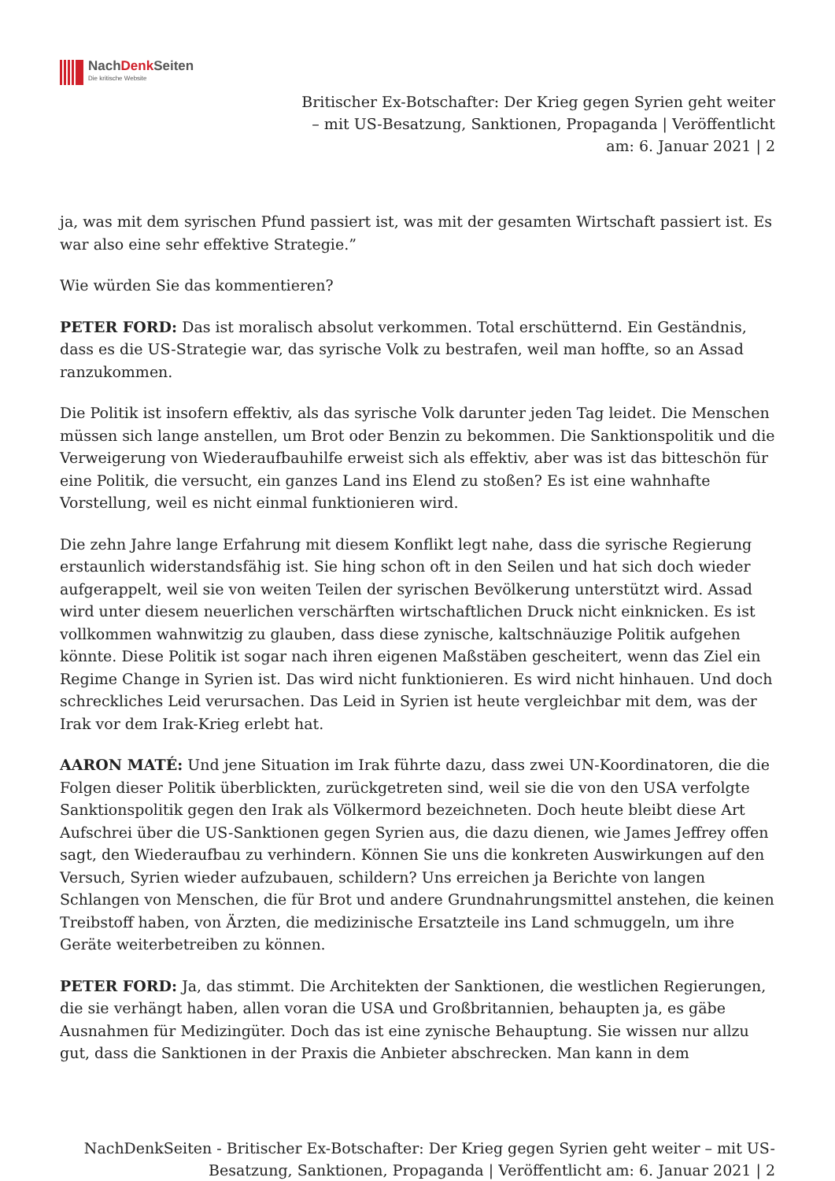NachDenk Seiten
Die kritische Website
Britischer Ex-Botschafter: Der Krieg gegen Syrien geht weiter – mit US-Besatzung, Sanktionen, Propaganda | Veröffentlicht am: 6. Januar 2021 | 2
ja, was mit dem syrischen Pfund passiert ist, was mit der gesamten Wirtschaft passiert ist. Es war also eine sehr effektive Strategie.”
Wie würden Sie das kommentieren?
PETER FORD: Das ist moralisch absolut verkommen. Total erschütternd. Ein Geständnis, dass es die US-Strategie war, das syrische Volk zu bestrafen, weil man hoffte, so an Assad ranzukommen.
Die Politik ist insofern effektiv, als das syrische Volk darunter jeden Tag leidet. Die Menschen müssen sich lange anstellen, um Brot oder Benzin zu bekommen. Die Sanktionspolitik und die Verweigerung von Wiederaufbauhilfe erweist sich als effektiv, aber was ist das bitteschön für eine Politik, die versucht, ein ganzes Land ins Elend zu stoßen? Es ist eine wahnhafte Vorstellung, weil es nicht einmal funktionieren wird.
Die zehn Jahre lange Erfahrung mit diesem Konflikt legt nahe, dass die syrische Regierung erstaunlich widerstandsfähig ist. Sie hing schon oft in den Seilen und hat sich doch wieder aufgerappelt, weil sie von weiten Teilen der syrischen Bevölkerung unterstützt wird. Assad wird unter diesem neuerlichen verschärften wirtschaftlichen Druck nicht einknicken. Es ist vollkommen wahnwitzig zu glauben, dass diese zynische, kaltschnäuzige Politik aufgehen könnte. Diese Politik ist sogar nach ihren eigenen Maßstäben gescheitert, wenn das Ziel ein Regime Change in Syrien ist. Das wird nicht funktionieren. Es wird nicht hinhauen. Und doch schreckliches Leid verursachen. Das Leid in Syrien ist heute vergleichbar mit dem, was der Irak vor dem Irak-Krieg erlebt hat.
AARON MATÉ: Und jene Situation im Irak führte dazu, dass zwei UN-Koordinatoren, die die Folgen dieser Politik überblickten, zurückgetreten sind, weil sie die von den USA verfolgte Sanktionspolitik gegen den Irak als Völkermord bezeichneten. Doch heute bleibt diese Art Aufschrei über die US-Sanktionen gegen Syrien aus, die dazu dienen, wie James Jeffrey offen sagt, den Wiederaufbau zu verhindern. Können Sie uns die konkreten Auswirkungen auf den Versuch, Syrien wieder aufzubauen, schildern? Uns erreichen ja Berichte von langen Schlangen von Menschen, die für Brot und andere Grundnahrungsmittel anstehen, die keinen Treibstoff haben, von Ärzten, die medizinische Ersatzteile ins Land schmuggeln, um ihre Geräte weiterbetreiben zu können.
PETER FORD: Ja, das stimmt. Die Architekten der Sanktionen, die westlichen Regierungen, die sie verhängt haben, allen voran die USA und Großbritannien, behaupten ja, es gäbe Ausnahmen für Medizingüter. Doch das ist eine zynische Behauptung. Sie wissen nur allzu gut, dass die Sanktionen in der Praxis die Anbieter abschrecken. Man kann in dem
NachDenkSeiten - Britischer Ex-Botschafter: Der Krieg gegen Syrien geht weiter – mit US-Besatzung, Sanktionen, Propaganda | Veröffentlicht am: 6. Januar 2021 | 2